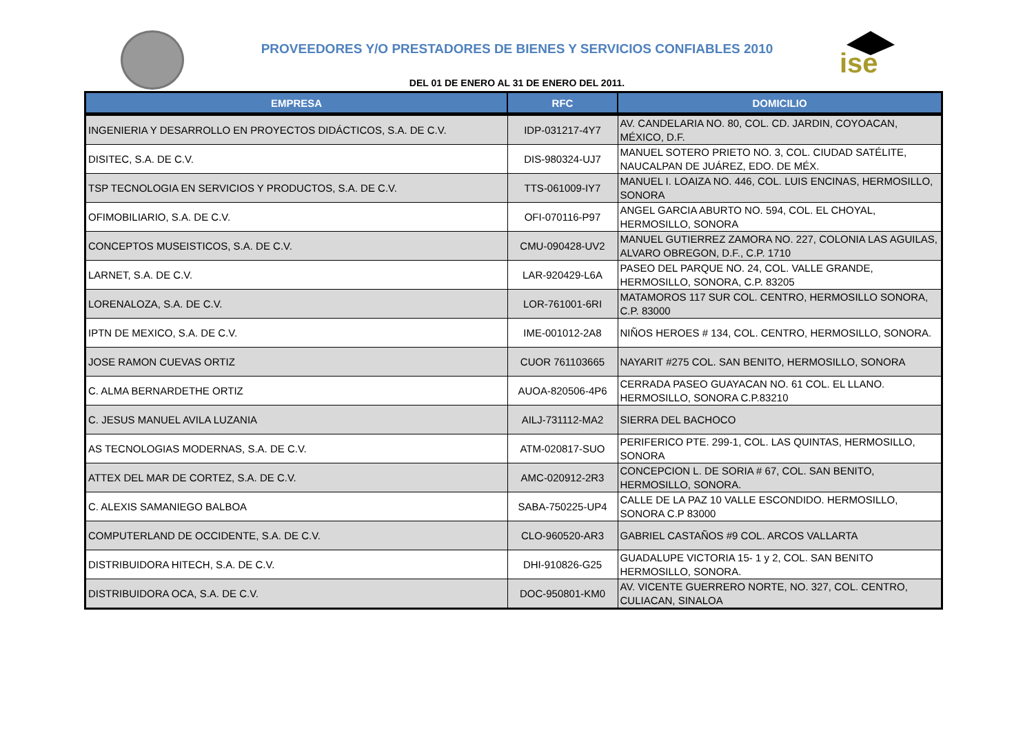ise
PROVEEDORES Y/O PRESTADORES DE BIENES Y SERVICIOS CONFIABLES 2010
DEL 01 DE ENERO AL 31 DE ENERO DEL 2011.
| EMPRESA | RFC | DOMICILIO |
| --- | --- | --- |
| INGENIERIA Y DESARROLLO EN PROYECTOS DIDÁCTICOS, S.A. DE C.V. | IDP-031217-4Y7 | AV. CANDELARIA NO. 80, COL. CD. JARDIN, COYOACAN, MÉXICO, D.F. |
| DISITEC, S.A. DE C.V. | DIS-980324-UJ7 | MANUEL SOTERO PRIETO NO. 3, COL. CIUDAD SATÉLITE, NAUCALPAN DE JUÁREZ, EDO. DE MÉX. |
| TSP TECNOLOGIA EN SERVICIOS Y PRODUCTOS, S.A. DE C.V. | TTS-061009-IY7 | MANUEL I. LOAIZA NO. 446, COL. LUIS ENCINAS, HERMOSILLO, SONORA |
| OFIMOBILIARIO, S.A. DE C.V. | OFI-070116-P97 | ANGEL GARCIA ABURTO NO. 594, COL. EL CHOYAL, HERMOSILLO, SONORA |
| CONCEPTOS MUSEISTICOS, S.A. DE C.V. | CMU-090428-UV2 | MANUEL GUTIERREZ ZAMORA NO. 227, COLONIA LAS AGUILAS, ALVARO OBREGON, D.F., C.P. 1710 |
| LARNET, S.A. DE C.V. | LAR-920429-L6A | PASEO DEL PARQUE NO. 24, COL. VALLE GRANDE, HERMOSILLO, SONORA, C.P. 83205 |
| LORENALOZA, S.A. DE C.V. | LOR-761001-6RI | MATAMOROS 117 SUR COL. CENTRO, HERMOSILLO SONORA, C.P. 83000 |
| IPTN DE MEXICO, S.A. DE C.V. | IME-001012-2A8 | NIÑOS HEROES # 134, COL. CENTRO, HERMOSILLO, SONORA. |
| JOSE RAMON CUEVAS ORTIZ | CUOR 761103665 | NAYARIT #275 COL. SAN BENITO, HERMOSILLO, SONORA |
| C. ALMA BERNARDETHE ORTIZ | AUOA-820506-4P6 | CERRADA PASEO GUAYACAN NO. 61 COL. EL LLANO. HERMOSILLO, SONORA C.P.83210 |
| C. JESUS MANUEL AVILA LUZANIA | AILJ-731112-MA2 | SIERRA DEL BACHOCO |
| AS TECNOLOGIAS MODERNAS, S.A. DE C.V. | ATM-020817-SUO | PERIFERICO PTE. 299-1, COL. LAS QUINTAS, HERMOSILLO, SONORA |
| ATTEX DEL MAR DE CORTEZ, S.A. DE C.V. | AMC-020912-2R3 | CONCEPCION L. DE SORIA # 67, COL. SAN BENITO, HERMOSILLO, SONORA. |
| C. ALEXIS SAMANIEGO BALBOA | SABA-750225-UP4 | CALLE DE LA PAZ 10 VALLE ESCONDIDO. HERMOSILLO, SONORA C.P 83000 |
| COMPUTERLAND DE OCCIDENTE, S.A. DE C.V. | CLO-960520-AR3 | GABRIEL CASTAÑOS #9 COL. ARCOS VALLARTA |
| DISTRIBUIDORA HITECH, S.A. DE C.V. | DHI-910826-G25 | GUADALUPE VICTORIA 15- 1 y 2, COL. SAN BENITO HERMOSILLO, SONORA. |
| DISTRIBUIDORA OCA, S.A. DE C.V. | DOC-950801-KM0 | AV. VICENTE GUERRERO NORTE, NO. 327, COL. CENTRO, CULIACAN, SINALOA |